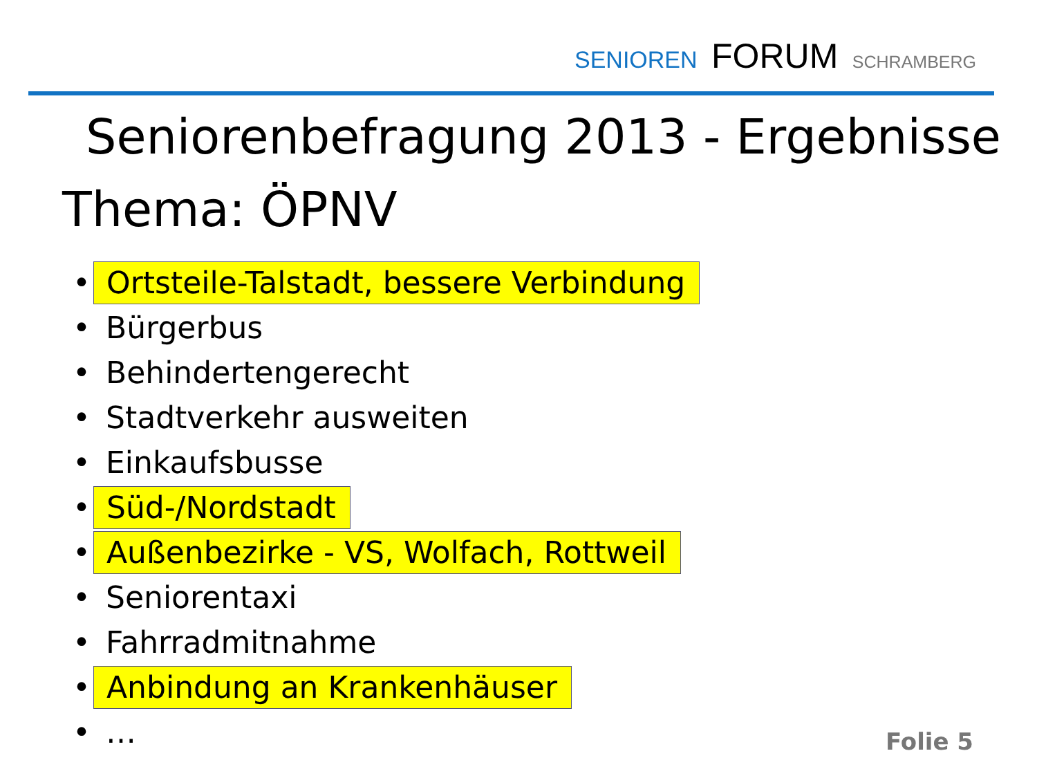SENIOREN FORUM SCHRAMBERG
Seniorenbefragung 2013 - Ergebnisse
Thema: ÖPNV
• Ortsteile-Talstadt, bessere Verbindung
• Bürgerbus
• Behindertengerecht
• Stadtverkehr ausweiten
• Einkaufsbusse
• Süd-/Nordstadt
• Außenbezirke - VS, Wolfach, Rottweil
• Seniorentaxi
• Fahrradmitnahme
• Anbindung an Krankenhäuser
• …
Folie 5